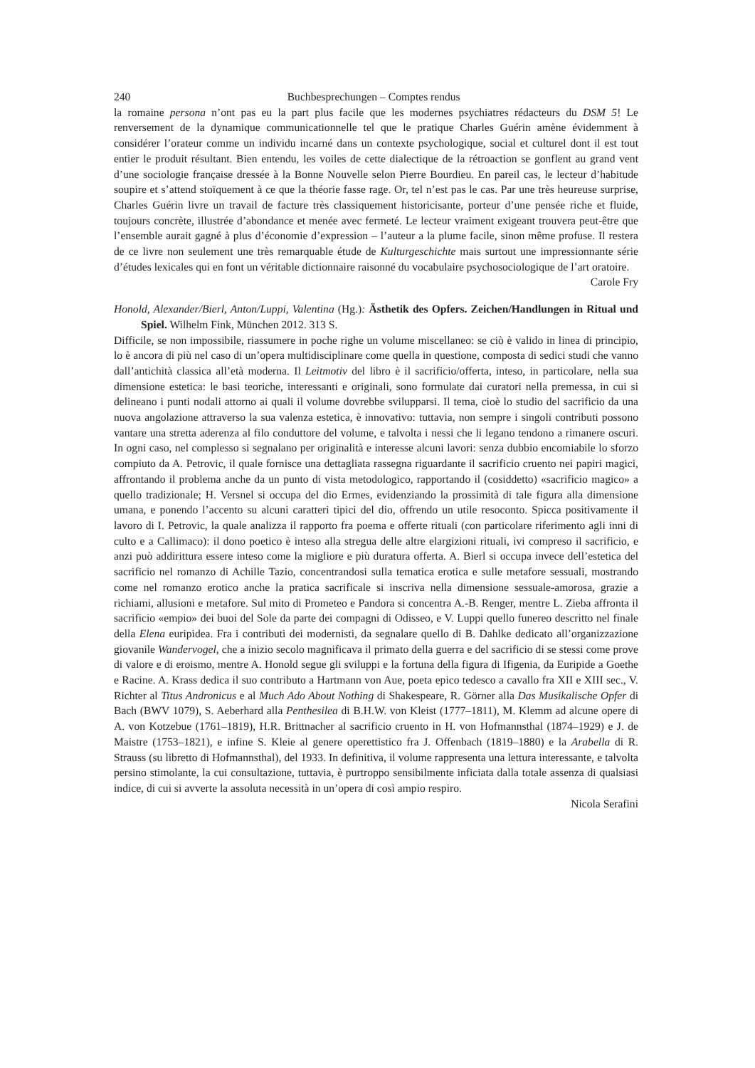240 Buchbesprechungen – Comptes rendus
la romaine persona n’ont pas eu la part plus facile que les modernes psychiatres rédacteurs du DSM 5! Le renversement de la dynamique communicationnelle tel que le pratique Charles Guérin amène évidemment à considérer l’orateur comme un individu incarné dans un contexte psychologique, social et culturel dont il est tout entier le produit résultant. Bien entendu, les voiles de cette dialectique de la rétroaction se gonflent au grand vent d’une sociologie française dressée à la Bonne Nouvelle selon Pierre Bourdieu. En pareil cas, le lecteur d’habitude soupire et s’attend stoïquement à ce que la théorie fasse rage. Or, tel n’est pas le cas. Par une très heureuse surprise, Charles Guérin livre un travail de facture très classiquement historicisante, porteur d’une pensée riche et fluide, toujours concrète, illustrée d’abondance et menée avec fermeté. Le lecteur vraiment exigeant trouvera peut-être que l’ensemble aurait gagné à plus d’économie d’expression – l’auteur a la plume facile, sinon même profuse. Il restera de ce livre non seulement une très remarquable étude de Kulturgeschichte mais surtout une impressionnante série d’études lexicales qui en font un véritable dictionnaire raisonné du vocabulaire psychosociologique de l’art oratoire.
Carole Fry
Honold, Alexander/Bierl, Anton/Luppi, Valentina (Hg.): Ästhetik des Opfers. Zeichen/Handlungen in Ritual und Spiel. Wilhelm Fink, München 2012. 313 S.
Difficile, se non impossibile, riassumere in poche righe un volume miscellaneo: se ciò è valido in linea di principio, lo è ancora di più nel caso di un’opera multidisciplinare come quella in questione, composta di sedici studi che vanno dall’antichità classica all’età moderna. Il Leitmotiv del libro è il sacrificio/offerta, inteso, in particolare, nella sua dimensione estetica: le basi teoriche, interessanti e originali, sono formulate dai curatori nella premessa, in cui si delineano i punti nodali attorno ai quali il volume dovrebbe svilupparsi. Il tema, cioè lo studio del sacrificio da una nuova angolazione attraverso la sua valenza estetica, è innovativo: tuttavia, non sempre i singoli contributi possono vantare una stretta aderenza al filo conduttore del volume, e talvolta i nessi che li legano tendono a rimanere oscuri. In ogni caso, nel complesso si segnalano per originalità e interesse alcuni lavori: senza dubbio encomiabile lo sforzo compiuto da A. Petrovic, il quale fornisce una dettagliata rassegna riguardante il sacrificio cruento nei papiri magici, affrontando il problema anche da un punto di vista metodologico, rapportando il (cosiddetto) «sacrificio magico» a quello tradizionale; H. Versnel si occupa del dio Ermes, evidenziando la prossimità di tale figura alla dimensione umana, e ponendo l’accento su alcuni caratteri tipici del dio, offrendo un utile resoconto. Spicca positivamente il lavoro di I. Petrovic, la quale analizza il rapporto fra poema e offerte rituali (con particolare riferimento agli inni di culto e a Callimaco): il dono poetico è inteso alla stregua delle altre elargizioni rituali, ivi compreso il sacrificio, e anzi può addirittura essere inteso come la migliore e più duratura offerta. A. Bierl si occupa invece dell’estetica del sacrificio nel romanzo di Achille Tazio, concentrandosi sulla tematica erotica e sulle metafore sessuali, mostrando come nel romanzo erotico anche la pratica sacrificale si inscriva nella dimensione sessuale-amorosa, grazie a richiami, allusioni e metafore. Sul mito di Prometeo e Pandora si concentra A.-B. Renger, mentre L. Zieba affronta il sacrificio «empio» dei buoi del Sole da parte dei compagni di Odisseo, e V. Luppi quello funereo descritto nel finale della Elena euripidea. Fra i contributi dei modernisti, da segnalare quello di B. Dahlke dedicato all’organizzazione giovanile Wandervogel, che a inizio secolo magnificava il primato della guerra e del sacrificio di se stessi come prove di valore e di eroismo, mentre A. Honold segue gli sviluppi e la fortuna della figura di Ifigenia, da Euripide a Goethe e Racine. A. Krass dedica il suo contributo a Hartmann von Aue, poeta epico tedesco a cavallo fra XII e XIII sec., V. Richter al Titus Andronicus e al Much Ado About Nothing di Shakespeare, R. Görner alla Das Musikalische Opfer di Bach (BWV 1079), S. Aeberhard alla Penthesilea di B.H.W. von Kleist (1777–1811), M. Klemm ad alcune opere di A. von Kotzebue (1761–1819), H.R. Brittnacher al sacrificio cruento in H. von Hofmannsthal (1874–1929) e J. de Maistre (1753–1821), e infine S. Kleie al genere operettistico fra J. Offenbach (1819–1880) e la Arabella di R. Strauss (su libretto di Hofmannsthal), del 1933. In definitiva, il volume rappresenta una lettura interessante, e talvolta persino stimolante, la cui consultazione, tuttavia, è purtroppo sensibilmente inficiata dalla totale assenza di qualsiasi indice, di cui si avverte la assoluta necessità in un’opera di così ampio respiro.
Nicola Serafini